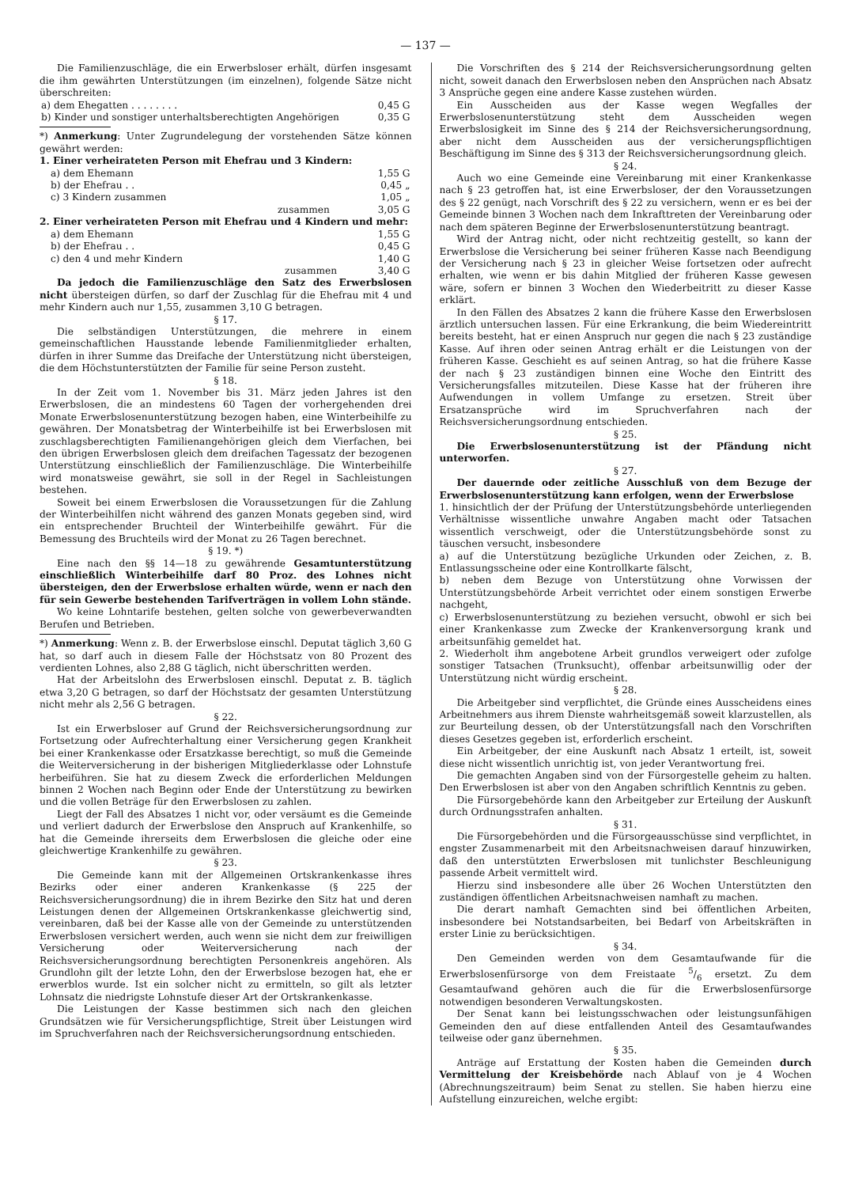— 137 —
Die Familienzuschläge, die ein Erwerbsloser erhält, dürfen insgesamt die ihm gewährten Unterstützungen (im einzelnen), folgende Sätze nicht überschreiten:
| a) dem Ehegatten . . . . . . . . | 0,45 G |
| b) Kinder und sonstiger unterhaltsberechtigten Angehörigen | 0,35 G |
*) Anmerkung: Unter Zugrundelegung der vorstehenden Sätze können gewährt werden:
1. Einer verheirateten Person mit Ehefrau und 3 Kindern:
| a) dem Ehemann | 1,55 G |
| b) der Ehefrau . . | 0,45 „ |
| c) 3 Kindern zusammen | 1,05 „ |
| zusammen | 3,05 G |
2. Einer verheirateten Person mit Ehefrau und 4 Kindern und mehr:
| a) dem Ehemann | 1,55 G |
| b) der Ehefrau . . | 0,45 G |
| c) den 4 und mehr Kindern | 1,40 G |
| zusammen | 3,40 G |
Da jedoch die Familienzuschläge den Satz des Erwerbslosen nicht übersteigen dürfen, so darf der Zuschlag für die Ehefrau mit 4 und mehr Kindern auch nur 1,55, zusammen 3,10 G betragen.
§ 17.
Die selbständigen Unterstützungen, die mehrere in einem gemeinschaftlichen Hausstande lebende Familienmitglieder erhalten, dürfen in ihrer Summe das Dreifache der Unterstützung nicht übersteigen, die dem Höchstunterstützten der Familie für seine Person zusteht.
§ 18.
In der Zeit vom 1. November bis 31. März jeden Jahres ist den Erwerbslosen, die an mindestens 60 Tagen der vorhergehenden drei Monate Erwerbslosenunterstützung bezogen haben, eine Winterbeihilfe zu gewähren. Der Monatsbetrag der Winterbeihilfe ist bei Erwerbslosen mit zuschlagsberechtigten Familienangehörigen gleich dem Vierfachen, bei den übrigen Erwerbslosen gleich dem dreifachen Tagessatz der bezogenen Unterstützung einschließlich der Familienzuschläge. Die Winterbeihilfe wird monatsweise gewährt, sie soll in der Regel in Sachleistungen bestehen.
Soweit bei einem Erwerbslosen die Voraussetzungen für die Zahlung der Winterbeihilfen nicht während des ganzen Monats gegeben sind, wird ein entsprechender Bruchteil der Winterbeihilfe gewährt. Für die Bemessung des Bruchteils wird der Monat zu 26 Tagen berechnet.
§ 19. *)
Eine nach den §§ 14—18 zu gewährende Gesamtunterstützung einschließlich Winterbeihilfe darf 80 Proz. des Lohnes nicht übersteigen, den der Erwerbslose erhalten würde, wenn er nach den für sein Gewerbe bestehenden Tarifverträgen in vollem Lohn stände.
Wo keine Lohntarife bestehen, gelten solche von gewerbeverwandten Berufen und Betrieben.
*) Anmerkung: Wenn z. B. der Erwerbslose einschl. Deputat täglich 3,60 G hat, so darf auch in diesem Falle der Höchstsatz von 80 Prozent des verdienten Lohnes, also 2,88 G täglich, nicht überschritten werden.
Hat der Arbeitslohn des Erwerbslosen einschl. Deputat z. B. täglich etwa 3,20 G betragen, so darf der Höchstsatz der gesamten Unterstützung nicht mehr als 2,56 G betragen.
§ 22.
Ist ein Erwerbsloser auf Grund der Reichsversicherungsordnung zur Fortsetzung oder Aufrechterhaltung einer Versicherung gegen Krankheit bei einer Krankenkasse oder Ersatzkasse berechtigt, so muß die Gemeinde die Weiterversicherung in der bisherigen Mitgliederklasse oder Lohnstufe herbeiführen. Sie hat zu diesem Zweck die erforderlichen Meldungen binnen 2 Wochen nach Beginn oder Ende der Unterstützung zu bewirken und die vollen Beträge für den Erwerbslosen zu zahlen.
Liegt der Fall des Absatzes 1 nicht vor, oder versäumt es die Gemeinde und verliert dadurch der Erwerbslose den Anspruch auf Krankenhilfe, so hat die Gemeinde ihrerseits dem Erwerbslosen die gleiche oder eine gleichwertige Krankenhilfe zu gewähren.
§ 23.
Die Gemeinde kann mit der Allgemeinen Ortskrankenkasse ihres Bezirks oder einer anderen Krankenkasse (§ 225 der Reichsversicherungsordnung) die in ihrem Bezirke den Sitz hat und deren Leistungen denen der Allgemeinen Ortskrankenkasse gleichwertig sind, vereinbaren, daß bei der Kasse alle von der Gemeinde zu unterstützenden Erwerbslosen versichert werden, auch wenn sie nicht dem zur freiwilligen Versicherung oder Weiterversicherung nach der Reichsversicherungsordnung berechtigten Personenkreis angehören. Als Grundlohn gilt der letzte Lohn, den der Erwerbslose bezogen hat, ehe er erwerblos wurde. Ist ein solcher nicht zu ermitteln, so gilt als letzter Lohnsatz die niedrigste Lohnstufe dieser Art der Ortskrankenkasse.
Die Leistungen der Kasse bestimmen sich nach den gleichen Grundsätzen wie für Versicherungspflichtige, Streit über Leistungen wird im Spruchverfahren nach der Reichsversicherungsordnung entschieden.
Die Vorschriften des § 214 der Reichsversicherungsordnung gelten nicht, soweit danach den Erwerbslosen neben den Ansprüchen nach Absatz 3 Ansprüche gegen eine andere Kasse zustehen würden.
Ein Ausscheiden aus der Kasse wegen Wegfalles der Erwerbslosenunterstützung steht dem Ausscheiden wegen Erwerbslosigkeit im Sinne des § 214 der Reichsversicherungsordnung, aber nicht dem Ausscheiden aus der versicherungspflichtigen Beschäftigung im Sinne des § 313 der Reichsversicherungsordnung gleich.
§ 24.
Auch wo eine Gemeinde eine Vereinbarung mit einer Krankenkasse nach § 23 getroffen hat, ist eine Erwerbsloser, der den Voraussetzungen des § 22 genügt, nach Vorschrift des § 22 zu versichern, wenn er es bei der Gemeinde binnen 3 Wochen nach dem Inkrafttreten der Vereinbarung oder nach dem späteren Beginne der Erwerbslosenunterstützung beantragt.
Wird der Antrag nicht, oder nicht rechtzeitig gestellt, so kann der Erwerbslose die Versicherung bei seiner früheren Kasse nach Beendigung der Versicherung nach § 23 in gleicher Weise fortsetzen oder aufrecht erhalten, wie wenn er bis dahin Mitglied der früheren Kasse gewesen wäre, sofern er binnen 3 Wochen den Wiederbeitritt zu dieser Kasse erklärt.
In den Fällen des Absatzes 2 kann die frühere Kasse den Erwerbslosen ärztlich untersuchen lassen. Für eine Erkrankung, die beim Wiedereintritt bereits besteht, hat er einen Anspruch nur gegen die nach § 23 zuständige Kasse. Auf ihren oder seinen Antrag erhält er die Leistungen von der früheren Kasse. Geschieht es auf seinen Antrag, so hat die frühere Kasse der nach § 23 zuständigen binnen eine Woche den Eintritt des Versicherungsfalles mitzuteilen. Diese Kasse hat der früheren ihre Aufwendungen in vollem Umfange zu ersetzen. Streit über Ersatzansprüche wird im Spruchverfahren nach der Reichsversicherungsordnung entschieden.
§ 25.
Die Erwerbslosenunterstützung ist der Pfändung nicht unterworfen.
§ 27.
Der dauernde oder zeitliche Ausschluß von dem Bezuge der Erwerbslosenunterstützung kann erfolgen, wenn der Erwerbslose
1. hinsichtlich der der Prüfung der Unterstützungsbehörde unterliegenden Verhältnisse wissentliche unwahre Angaben macht oder Tatsachen wissentlich verschweigt, oder die Unterstützungsbehörde sonst zu täuschen versucht, insbesondere
a) auf die Unterstützung bezügliche Urkunden oder Zeichen, z. B. Entlassungsscheine oder eine Kontrollkarte fälscht,
b) neben dem Bezuge von Unterstützung ohne Vorwissen der Unterstützungsbehörde Arbeit verrichtet oder einem sonstigen Erwerbe nachgeht,
c) Erwerbslosenunterstützung zu beziehen versucht, obwohl er sich bei einer Krankenkasse zum Zwecke der Krankenversorgung krank und arbeitsunfähig gemeldet hat.
2. Wiederholt ihm angebotene Arbeit grundlos verweigert oder zufolge sonstiger Tatsachen (Trunksucht), offenbar arbeitsunwillig oder der Unterstützung nicht würdig erscheint.
§ 28.
Die Arbeitgeber sind verpflichtet, die Gründe eines Ausscheidens eines Arbeitnehmers aus ihrem Dienste wahrheitsgemäß soweit klarzustellen, als zur Beurteilung dessen, ob der Unterstützungsfall nach den Vorschriften dieses Gesetzes gegeben ist, erforderlich erscheint.
Ein Arbeitgeber, der eine Auskunft nach Absatz 1 erteilt, ist, soweit diese nicht wissentlich unrichtig ist, von jeder Verantwortung frei.
Die gemachten Angaben sind von der Fürsorgestelle geheim zu halten. Den Erwerbslosen ist aber von den Angaben schriftlich Kenntnis zu geben.
Die Fürsorgebehörde kann den Arbeitgeber zur Erteilung der Auskunft durch Ordnungsstrafen anhalten.
§ 31.
Die Fürsorgebehörden und die Fürsorgeausschüsse sind verpflichtet, in engster Zusammenarbeit mit den Arbeitsnachweisen darauf hinzuwirken, daß den unterstützten Erwerbslosen mit tunlichster Beschleunigung passende Arbeit vermittelt wird.
Hierzu sind insbesondere alle über 26 Wochen Unterstützten den zuständigen öffentlichen Arbeitsnachweisen namhaft zu machen.
Die derart namhaft Gemachten sind bei öffentlichen Arbeiten, insbesondere bei Notstandsarbeiten, bei Bedarf von Arbeitskräften in erster Linie zu berücksichtigen.
§ 34.
Den Gemeinden werden von dem Gesamtaufwande für die Erwerbslosenfürsorge von dem Freistaate 5/6 ersetzt. Zu dem Gesamtaufwand gehören auch die für die Erwerbslosenfürsorge notwendigen besonderen Verwaltungskosten.
Der Senat kann bei leistungsschwachen oder leistungsunfähigen Gemeinden den auf diese entfallenden Anteil des Gesamtaufwandes teilweise oder ganz übernehmen.
§ 35.
Anträge auf Erstattung der Kosten haben die Gemeinden durch Vermittelung der Kreisbehörde nach Ablauf von je 4 Wochen (Abrechnungszeitraum) beim Senat zu stellen. Sie haben hierzu eine Aufstellung einzureichen, welche ergibt: